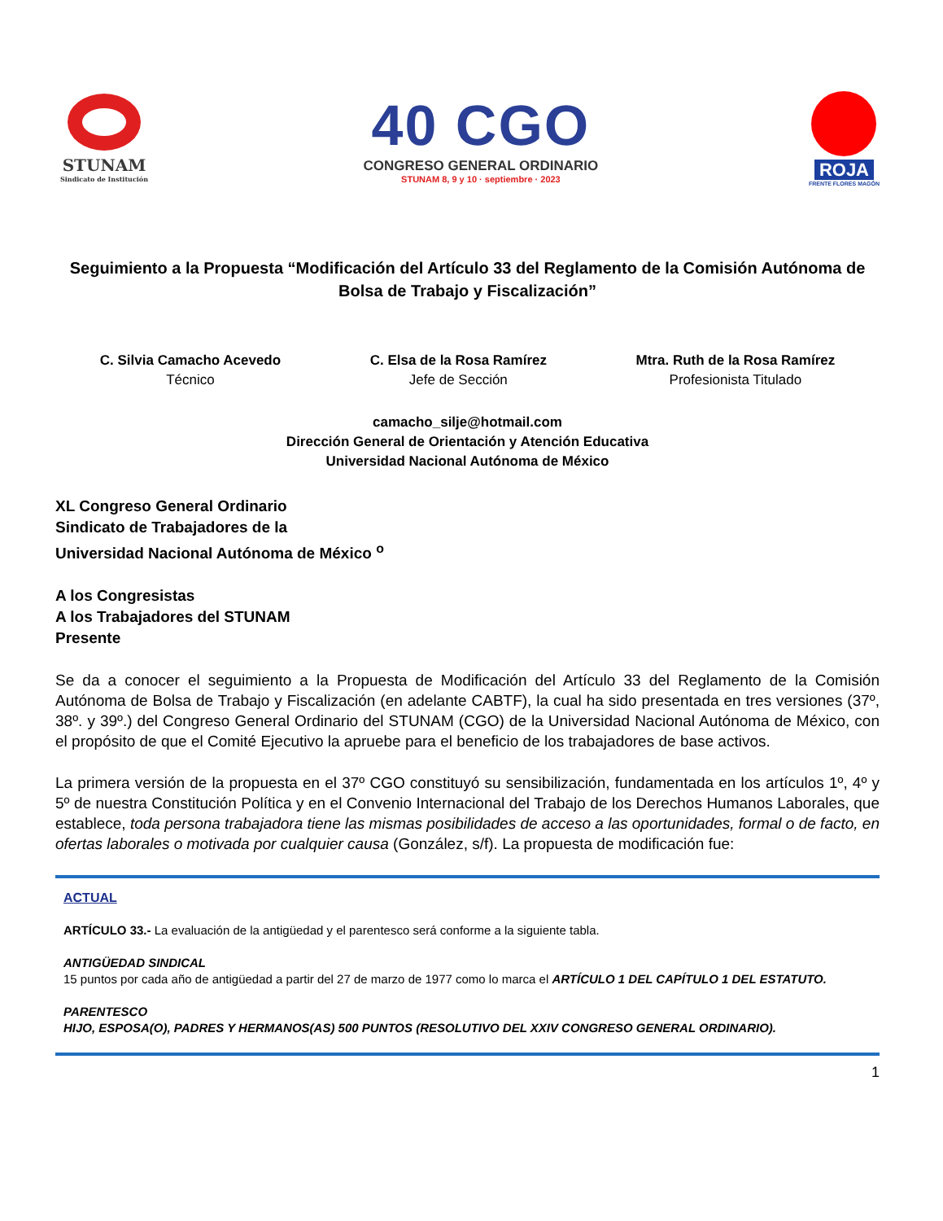STUNAM
Sindicato de Institución
40 CGO
CONGRESO GENERAL ORDINARIO
STUNAM 8, 9 y 10 · septiembre · 2023
ROJA
FRENTE FLORES MAGÓN
Seguimiento a la Propuesta “Modificación del Artículo 33 del Reglamento de la Comisión Autónoma de Bolsa de Trabajo y Fiscalización”
C. Silvia Camacho Acevedo
Técnico
C. Elsa de la Rosa Ramírez
Jefe de Sección
Mtra. Ruth de la Rosa Ramírez
Profesionista Titulado
camacho_silje@hotmail.com
Dirección General de Orientación y Atención Educativa
Universidad Nacional Autónoma de México
XL Congreso General Ordinario
Sindicato de Trabajadores de la
Universidad Nacional Autónoma de México <sup>o</sup>
A los Congresistas
A los Trabajadores del STUNAM
Presente
Se da a conocer el seguimiento a la Propuesta de Modificación del Artículo 33 del Reglamento de la Comisión Autónoma de Bolsa de Trabajo y Fiscalización (en adelante CABTF), la cual ha sido presentada en tres versiones (37º, 38º. y 39º.) del Congreso General Ordinario del STUNAM (CGO) de la Universidad Nacional Autónoma de México, con el propósito de que el Comité Ejecutivo la apruebe para el beneficio de los trabajadores de base activos.
La primera versión de la propuesta en el 37º CGO constituyó su sensibilización, fundamentada en los artículos 1º, 4º y 5º de nuestra Constitución Política y en el Convenio Internacional del Trabajo de los Derechos Humanos Laborales, que establece, toda persona trabajadora tiene las mismas posibilidades de acceso a las oportunidades, formal o de facto, en ofertas laborales o motivada por cualquier causa (González, s/f). La propuesta de modificación fue:
ACTUAL
ARTÍCULO 33.- La evaluación de la antigüedad y el parentesco será conforme a la siguiente tabla.
ANTIGÜEDAD SINDICAL
15 puntos por cada año de antigüedad a partir del 27 de marzo de 1977 como lo marca el ARTÍCULO 1 DEL CAPÍTULO 1 DEL ESTATUTO.
PARENTESCO
HIJO, ESPOSA(O), PADRES Y HERMANOS(AS) 500 PUNTOS (RESOLUTIVO DEL XXIV CONGRESO GENERAL ORDINARIO).
1